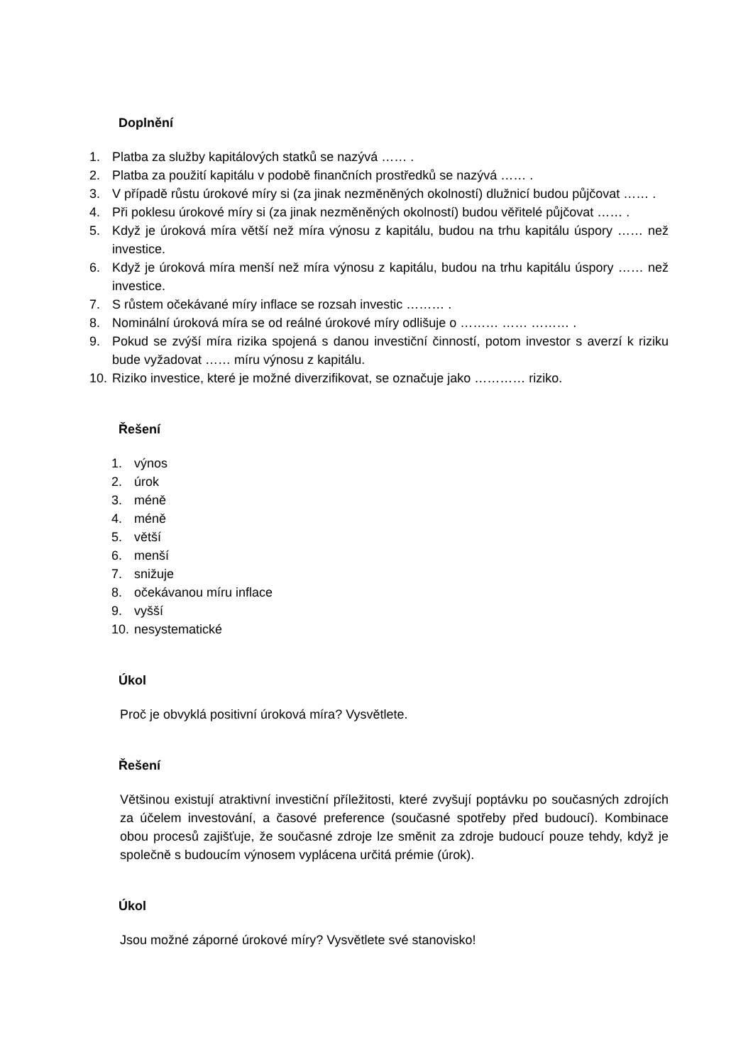Doplnění
1. Platba za služby kapitálových statků se nazývá …… .
2. Platba za použití kapitálu v podobě finančních prostředků se nazývá …… .
3. V případě růstu úrokové míry si (za jinak nezměněných okolností) dlužnicí budou půjčovat …… .
4. Při poklesu úrokové míry si (za jinak nezměněných okolností) budou věřitelé půjčovat …… .
5. Když je úroková míra větší než míra výnosu z kapitálu, budou na trhu kapitálu úspory …… než investice.
6. Když je úroková míra menší než míra výnosu z kapitálu, budou na trhu kapitálu úspory …… než investice.
7. S růstem očekávané míry inflace se rozsah investic ……… .
8. Nominální úroková míra se od reálné úrokové míry odlišuje o ……… …… ……… .
9. Pokud se zvýší míra rizika spojená s danou investiční činností, potom investor s averzí k riziku bude vyžadovat …… míru výnosu z kapitálu.
10. Riziko investice, které je možné diverzifikovat, se označuje jako ………… riziko.
Řešení
1. výnos
2. úrok
3. méně
4. méně
5. větší
6. menší
7. snižuje
8. očekávanou míru inflace
9. vyšší
10. nesystematické
Úkol
Proč je obvyklá positivní úroková míra? Vysvětlete.
Řešení
Většinou existují atraktivní investiční příležitosti, které zvyšují poptávku po současných zdrojích za účelem investování, a časové preference (současné spotřeby před budoucí). Kombinace obou procesů zajišťuje, že současné zdroje lze směnit za zdroje budoucí pouze tehdy, když je společně s budoucím výnosem vyplácena určitá prémie (úrok).
Úkol
Jsou možné záporné úrokové míry? Vysvětlete své stanovisko!